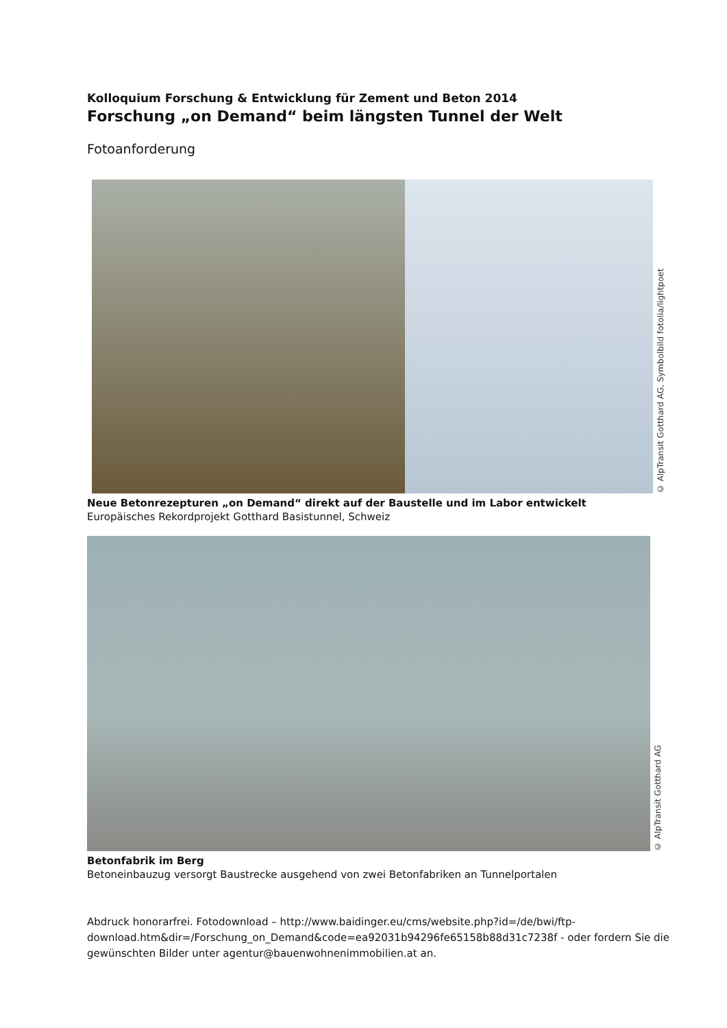Kolloquium Forschung & Entwicklung für Zement und Beton 2014
Forschung „on Demand“ beim längsten Tunnel der Welt
Fotoanforderung
© AlpTransit Gotthard AG, Symbolbild fotolia/lightpoet
Neue Betonrezepturen „on Demand“ direkt auf der Baustelle und im Labor entwickelt
Europäisches Rekordprojekt Gotthard Basistunnel, Schweiz
© AlpTransit Gotthard AG
Betonfabrik im Berg
Betoneinbauzug versorgt Baustrecke ausgehend von zwei Betonfabriken an Tunnelportalen
Abdruck honorarfrei. Fotodownload – http://www.baidinger.eu/cms/website.php?id=/de/bwi/ftp-download.htm&dir=/Forschung_on_Demand&code=ea92031b94296fe65158b88d31c7238f - oder fordern Sie die gewünschten Bilder unter agentur@bauenwohnenimmobilien.at an.